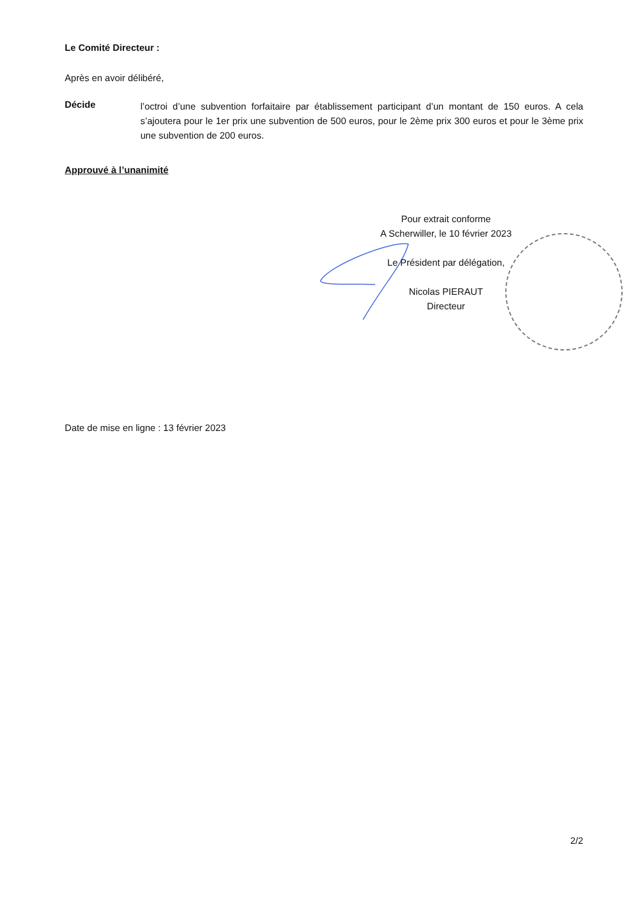Le Comité Directeur :
Après en avoir délibéré,
Décide
l’octroi d’une subvention forfaitaire par établissement participant d’un montant de 150 euros. A cela s’ajoutera pour le 1er prix une subvention de 500 euros, pour le 2ème prix 300 euros et pour le 3ème prix une subvention de 200 euros.
Approuvé à l’unanimité
Pour extrait conforme
A Scherwiller, le 10 février 2023
Le Président par délégation,
Nicolas PIERAUT
Directeur
Date de mise en ligne : 13 février 2023
2/2